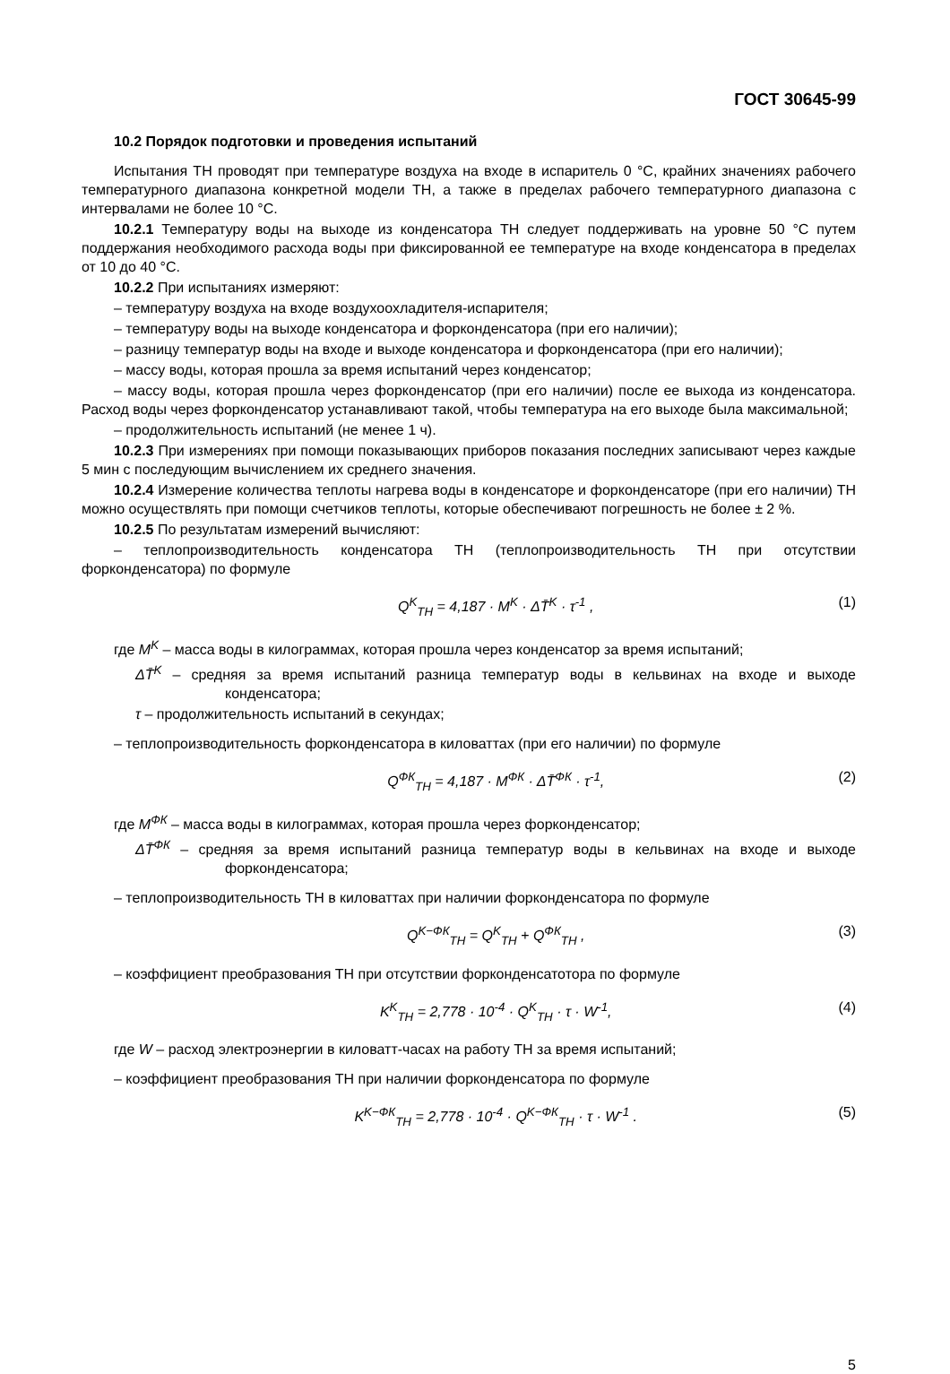ГОСТ 30645-99
10.2 Порядок подготовки и проведения испытаний
Испытания ТН проводят при температуре воздуха на входе в испаритель 0 °С, крайних значениях рабочего температурного диапазона конкретной модели ТН, а также в пределах рабочего температурного диапазона с интервалами не более 10 °С.
10.2.1 Температуру воды на выходе из конденсатора ТН следует поддерживать на уровне 50 °С путем поддержания необходимого расхода воды при фиксированной ее температуре на входе конденсатора в пределах от 10 до 40 °С.
10.2.2 При испытаниях измеряют:
– температуру воздуха на входе воздухоохладителя-испарителя;
– температуру воды на выходе конденсатора и форконденсатора (при его наличии);
– разницу температур воды на входе и выходе конденсатора и форконденсатора (при его наличии);
– массу воды, которая прошла за время испытаний через конденсатор;
– массу воды, которая прошла через форконденсатор (при его наличии) после ее выхода из конденсатора. Расход воды через форконденсатор устанавливают такой, чтобы температура на его выходе была максимальной;
– продолжительность испытаний (не менее 1 ч).
10.2.3 При измерениях при помощи показывающих приборов показания последних записывают через каждые 5 мин с последующим вычислением их среднего значения.
10.2.4 Измерение количества теплоты нагрева воды в конденсаторе и форконденсаторе (при его наличии) ТН можно осуществлять при помощи счетчиков теплоты, которые обеспечивают погрешность не более ± 2 %.
10.2.5 По результатам измерений вычисляют:
– теплопроизводительность конденсатора ТН (теплопроизводительность ТН при отсутствии форконденсатора) по формуле
Q<sup>K</sup><sub>TH</sub> = 4,187 · M<sup>K</sup> · ΔT̄<sup>K</sup> · τ<sup>-1</sup> , (1)
где M<sup>K</sup> – масса воды в килограммах, которая прошла через конденсатор за время испытаний;
ΔT̄<sup>K</sup> – средняя за время испытаний разница температур воды в кельвинах на входе и выходе конденсатора;
τ – продолжительность испытаний в секундах;
– теплопроизводительность форконденсатора в киловаттах (при его наличии) по формуле
Q<sup>ФК</sup><sub>TH</sub> = 4,187 · M<sup>ФК</sup> · ΔT̄<sup>ФК</sup> · τ<sup>-1</sup>, (2)
где M<sup>ФК</sup> – масса воды в килограммах, которая прошла через форконденсатор;
ΔT̄<sup>ФК</sup> – средняя за время испытаний разница температур воды в кельвинах на входе и выходе форконденсатора;
– теплопроизводительность ТН в киловаттах при наличии форконденсатора по формуле
Q<sup>K−ФК</sup><sub>TH</sub> = Q<sup>K</sup><sub>TH</sub> + Q<sup>ФК</sup><sub>TH</sub> , (3)
– коэффициент преобразования ТН при отсутствии форконденсатотора по формуле
K<sup>K</sup><sub>TH</sub> = 2,778 · 10<sup>-4</sup> · Q<sup>K</sup><sub>TH</sub> · τ · W<sup>-1</sup>, (4)
где W – расход электроэнергии в киловатт-часах на работу ТН за время испытаний;
– коэффициент преобразования ТН при наличии форконденсатора по формуле
K<sup>K−ФК</sup><sub>TH</sub> = 2,778 · 10<sup>-4</sup> · Q<sup>K−ФК</sup><sub>TH</sub> · τ · W<sup>-1</sup> . (5)
5